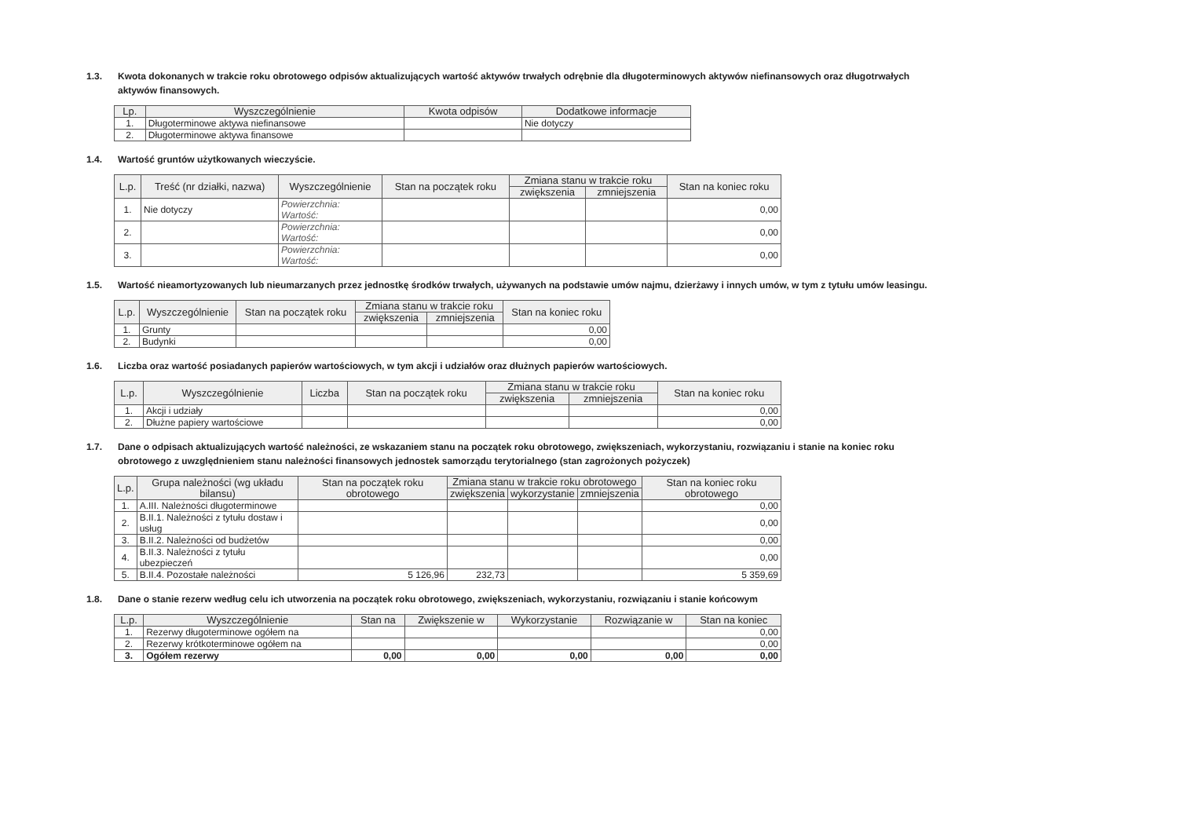1.3. Kwota dokonanych w trakcie roku obrotowego odpisów aktualizujących wartość aktywów trwałych odrębnie dla długoterminowych aktywów niefinansowych oraz długotrwałych aktywów finansowych.
| Lp. | Wyszczególnienie | Kwota odpisów | Dodatkowe informacje |
| --- | --- | --- | --- |
| 1. | Długoterminowe aktywa niefinansowe | | Nie dotyczy |
| 2. | Długoterminowe aktywa finansowe | | |
1.4. Wartość gruntów użytkowanych wieczyście.
| L.p. | Treść (nr działki, nazwa) | Wyszczególnienie | Stan na początek roku | Zmiana stanu w trakcie roku | | Stan na koniec roku |
| --- | --- | --- | --- | --- | --- | --- |
| | | | | zwiększenia | zmniejszenia | |
| 1. | Nie dotyczy | Powierzchnia: Wartość: | | | | 0,00 |
| 2. | | Powierzchnia: Wartość: | | | | 0,00 |
| 3. | | Powierzchnia: Wartość: | | | | 0,00 |
1.5. Wartość nieamortyzowanych lub nieumarzanych przez jednostkę środków trwałych, używanych na podstawie umów najmu, dzierżawy i innych umów, w tym z tytułu umów leasingu.
| L.p. | Wyszczególnienie | Stan na początek roku | Zmiana stanu w trakcie roku | | Stan na koniec roku |
| --- | --- | --- | --- | --- | --- |
| | | | zwiększenia | zmniejszenia | |
| 1. | Grunty | | | | 0,00 |
| 2. | Budynki | | | | 0,00 |
1.6. Liczba oraz wartość posiadanych papierów wartościowych, w tym akcji i udziałów oraz dłużnych papierów wartościowych.
| L.p. | Wyszczególnienie | Liczba | Stan na początek roku | Zmiana stanu w trakcie roku | | Stan na koniec roku |
| --- | --- | --- | --- | --- | --- | --- |
| | | | | zwiększenia | zmniejszenia | |
| 1. | Akcji i udziały | | | | | 0,00 |
| 2. | Dłużne papiery wartościowe | | | | | 0,00 |
1.7. Dane o odpisach aktualizujących wartość należności, ze wskazaniem stanu na początek roku obrotowego, zwiększeniach, wykorzystaniu, rozwiązaniu i stanie na koniec roku obrotowego z uwzględnieniem stanu należności finansowych jednostek samorządu terytorialnego (stan zagrożonych pożyczek)
| L.p. | Grupa należności (wg układu bilansu) | Stan na początek roku obrotowego | Zmiana stanu w trakcie roku obrotowego | | | Stan na koniec roku obrotowego |
| --- | --- | --- | --- | --- | --- | --- |
| | | | zwiększenia | wykorzystanie | zmniejszenia | |
| 1. | A.III. Należności długoterminowe | | | | | 0,00 |
| 2. | B.II.1. Należności z tytułu dostaw i usług | | | | | 0,00 |
| 3. | B.II.2. Należności od budżetów | | | | | 0,00 |
| 4. | B.II.3. Należności z tytułu ubezpieczeń | | | | | 0,00 |
| 5. | B.II.4. Pozostałe należności | 5 126,96 | 232,73 | | | 5 359,69 |
1.8. Dane o stanie rezerw według celu ich utworzenia na początek roku obrotowego, zwiększeniach, wykorzystaniu, rozwiązaniu i stanie końcowym
| L.p. | Wyszczególnienie | Stan na | Zwiększenie w | Wykorzystanie | Rozwiązanie w | Stan na koniec |
| --- | --- | --- | --- | --- | --- | --- |
| 1. | Rezerwy długoterminowe ogółem na | | | | | 0,00 |
| 2. | Rezerwy krótkoterminowe ogółem na | | | | | 0,00 |
| 3. | Ogółem rezerwy | 0,00 | 0,00 | 0,00 | 0,00 | 0,00 |